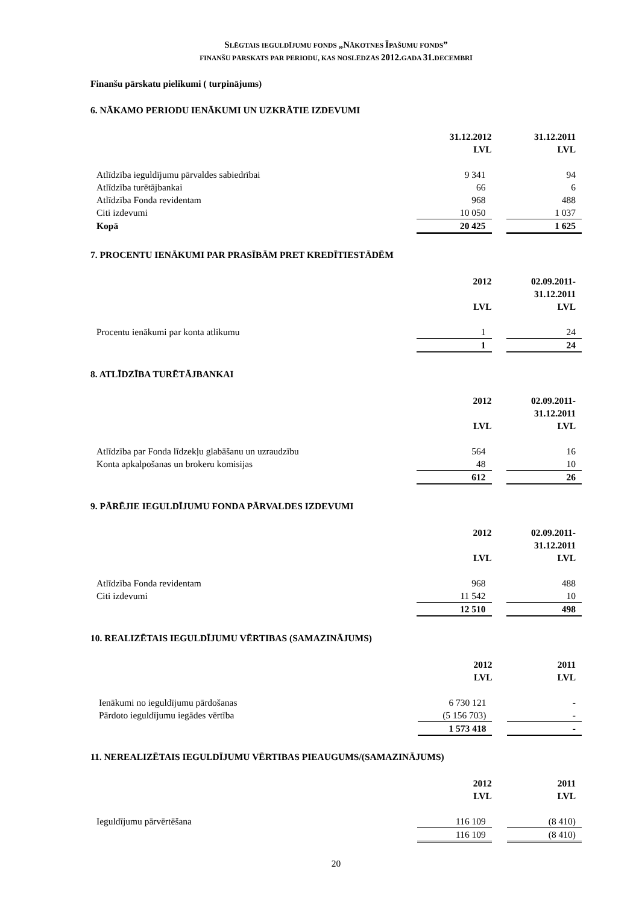SLĒGTAIS IEGULDĪJUMU FONDS „NĀKOTNES ĪPAŠUMU FONDS”
FINANŠU PĀRSKATS PAR PERIODU, KAS NOSLĒDZĀS 2012. GADA 31. DECEMBRĪ
Finanšu pārskatu pielikumi ( turpinājums)
6. NĀKAMO PERIODU IENĀKUMI UN UZKRĀTIE IZDEVUMI
| | 31.12.2012 LVL | | 31.12.2011 LVL |
| Atlīdzība ieguldījumu pārvaldes sabiedrībai | 9 341 | | 94 |
| Atlīdzība turētājbankai | 66 | | 6 |
| Atlīdzība Fonda revidentam | 968 | | 488 |
| Citi izdevumi | 10 050 | | 1 037 |
| Kopā | 20 425 | | 1 625 |
7. PROCENTU IENĀKUMI PAR PRASĪBĀM PRET KREDĪTIESTĀDĒM
| | 2012 LVL | | 02.09.2011- 31.12.2011 LVL |
| Procentu ienākumi par konta atlikumu | 1 | | 24 |
| | 1 | | 24 |
8. ATLĪDZĪBA TURĒTĀJBANKAI
| | 2012 LVL | | 02.09.2011- 31.12.2011 LVL |
| Atlīdzība par Fonda līdzekļu glabāšanu un uzraudzību | 564 | | 16 |
| Konta apkalpošanas un brokeru komisijas | 48 | | 10 |
| | 612 | | 26 |
9. PĀRĒJIE IEGULDĪJUMU FONDA PĀRVALDES IZDEVUMI
| | 2012 LVL | | 02.09.2011- 31.12.2011 LVL |
| Atlīdzība Fonda revidentam | 968 | | 488 |
| Citi izdevumi | 11 542 | | 10 |
| | 12 510 | | 498 |
10. REALIZĒTAIS IEGULDĪJUMU VĒRTIBAS (SAMAZINĀJUMS)
| | 2012 LVL | | 2011 LVL |
| Ienākumi no ieguldījumu pārdošanas | 6 730 121 | | - |
| Pārdoto ieguldījumu iegādes vērtība | (5 156 703) | | - |
| | 1 573 418 | | - |
11. NEREALIZĒTAIS IEGULDĪJUMU VĒRTIBAS PIEAUGUMS/(SAMAZINĀJUMS)
| | 2012 LVL | | 2011 LVL |
| Ieguldījumu pārvērtēšana | 116 109 | | (8 410) |
| | 116 109 | | (8 410) |
20